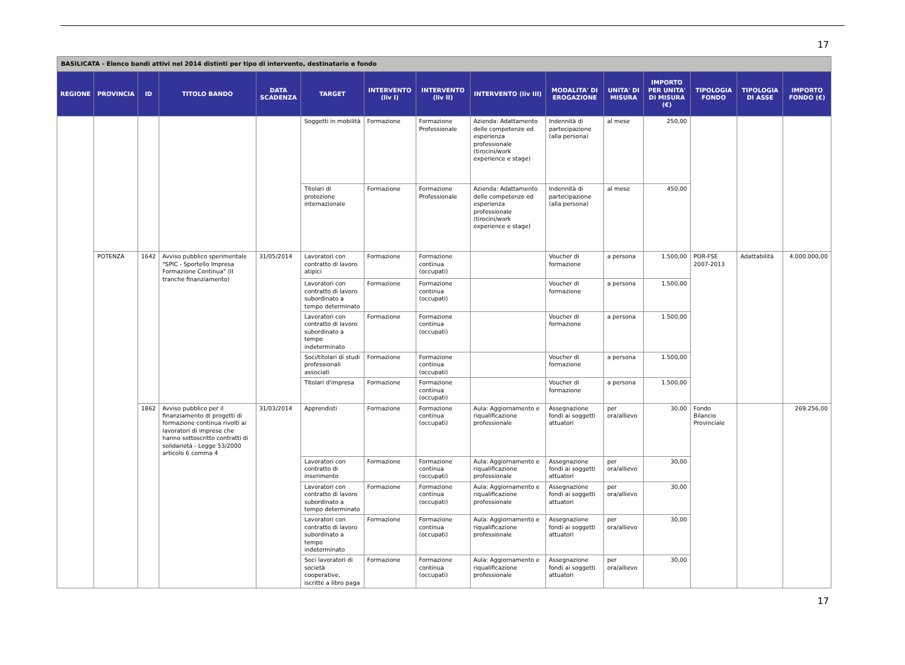17
| BASILICATA - Elenco bandi attivi nel 2014 distinti per tipo di intervento, destinatario e fondo | | | | | | | | | | | | | | |
| REGIONE | PROVINCIA | ID | TITOLO BANDO | DATA SCADENZA | TARGET | INTERVENTO (liv I) | INTERVENTO (liv II) | INTERVENTO (liv III) | MODALITA' DI EROGAZIONE | UNITA' DI MISURA | IMPORTO PER UNITA' DI MISURA (€) | TIPOLOGIA FONDO | TIPOLOGIA DI ASSE | IMPORTO FONDO (€) |
| | | | | | Soggetti in mobilità | Formazione | Formazione Professionale | Azienda: Adattamento delle competenze ed esperienza professionale (tirocini/work experience e stage) | Indennità di partecipazione (alla persona) | al mese | 250,00 | | | |
| | | | | | Titolari di protezione internazionale | Formazione | Formazione Professionale | Azienda: Adattamento delle competenze ed esperienza professionale (tirocini/work experience e stage) | Indennità di partecipazione (alla persona) | al mese | 450,00 | | | |
| | POTENZA | 1642 | Avviso pubblico sperimentale "SPIC - Sportello Impresa Formazione Continua" (II tranche finanziamento) | 31/05/2014 | Lavoratori con contratto di lavoro atipici | Formazione | Formazione continua (occupati) | | Voucher di formazione | a persona | 1.500,00 | POR-FSE 2007-2013 | Adattabilità | 4.000.000,00 |
| | | | | | Lavoratori con contratto di lavoro subordinato a tempo determinato | Formazione | Formazione continua (occupati) | | Voucher di formazione | a persona | 1.500,00 | | | |
| | | | | | Lavoratori con contratto di lavoro subordinato a tempo indeterminato | Formazione | Formazione continua (occupati) | | Voucher di formazione | a persona | 1.500,00 | | | |
| | | | | | Soci/titolari di studi professionali associati | Formazione | Formazione continua (occupati) | | Voucher di formazione | a persona | 1.500,00 | | | |
| | | | | | Titolari d'impresa | Formazione | Formazione continua (occupati) | | Voucher di formazione | a persona | 1.500,00 | | | |
| | | 1862 | Avviso pubblico per il finanziamento di progetti di formazione continua rivolti ai lavoratori di imprese che hanno sottoscritto contratti di solidarietà - Legge 53/2000 articolo 6 comma 4 | 31/03/2014 | Apprendisti | Formazione | Formazione continua (occupati) | Aula: Aggiornamento e riqualificazione professionale | Assegnazione fondi ai soggetti attuatori | per ora/allievo | 30,00 | Fondo Bilancio Provinciale | | 269.256,00 |
| | | | | | Lavoratori con contratto di inserimento | Formazione | Formazione continua (occupati) | Aula: Aggiornamento e riqualificazione professionale | Assegnazione fondi ai soggetti attuatori | per ora/allievo | 30,00 | | | |
| | | | | | Lavoratori con contratto di lavoro subordinato a tempo determinato | Formazione | Formazione continua (occupati) | Aula: Aggiornamento e riqualificazione professionale | Assegnazione fondi ai soggetti attuatori | per ora/allievo | 30,00 | | | |
| | | | | | Lavoratori con contratto di lavoro subordinato a tempo indeterminato | Formazione | Formazione continua (occupati) | Aula: Aggiornamento e riqualificazione professionale | Assegnazione fondi ai soggetti attuatori | per ora/allievo | 30,00 | | | |
| | | | | | Soci lavoratori di società cooperative, iscritte a libro paga | Formazione | Formazione continua (occupati) | Aula: Aggiornamento e riqualificazione professionale | Assegnazione fondi ai soggetti attuatori | per ora/allievo | 30,00 | | | |
17